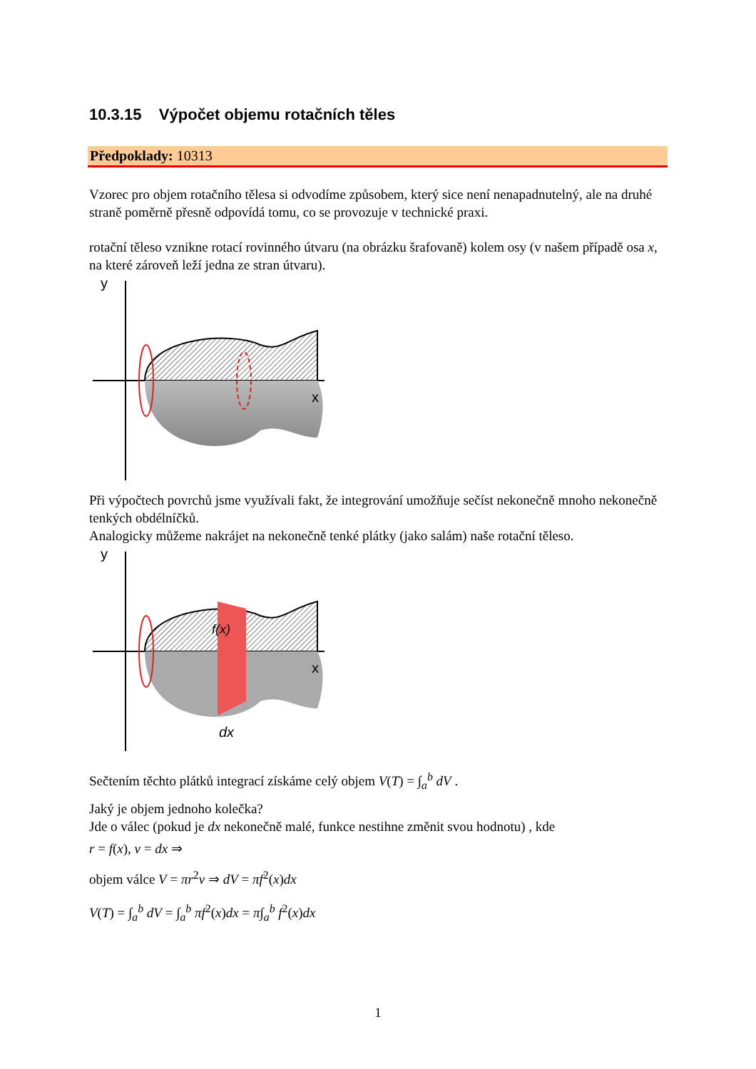10.3.15 Výpočet objemu rotačních těles
Předpoklady: 10313
Vzorec pro objem rotačního tělesa si odvodíme způsobem, který sice není nenapadnutelný, ale na druhé straně poměrně přesně odpovídá tomu, co se provozuje v technické praxi.
rotační těleso vznikne rotací rovinného útvaru (na obrázku šrafovaně) kolem osy (v našem případě osa x, na které zároveň leží jedna ze stran útvaru).
y
x
Při výpočtech povrchů jsme využívali fakt, že integrování umožňuje sečíst nekonečně mnoho nekonečně tenkých obdélníčků.
Analogicky můžeme nakrájet na nekonečně tenké plátky (jako salám) naše rotační těleso.
y
f(x)
x
dx
Sečtením těchto plátků integrací získáme celý objem V(T) = ∫<sub>a</sub><sup>b</sup> dV .
Jaký je objem jednoho kolečka?
Jde o válec (pokud je dx nekonečně malé, funkce nestihne změnit svou hodnotu) , kde
r = f(x), v = dx ⇒
objem válce V = πr<sup>2</sup>v ⇒ dV = πf<sup>2</sup>(x)dx
V(T) = ∫<sub>a</sub><sup>b</sup> dV = ∫<sub>a</sub><sup>b</sup> πf<sup>2</sup>(x)dx = π∫<sub>a</sub><sup>b</sup> f<sup>2</sup>(x)dx
1